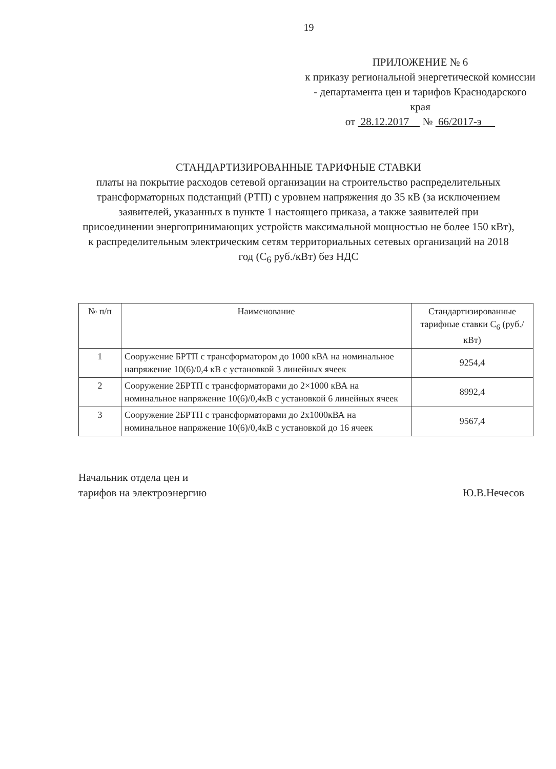19
ПРИЛОЖЕНИЕ № 6
к приказу региональной энергетической комиссии - департамента цен и тарифов Краснодарского края
от 28.12.2017 № 66/2017-э
СТАНДАРТИЗИРОВАННЫЕ ТАРИФНЫЕ СТАВКИ
платы на покрытие расходов сетевой организации на строительство распределительных трансформаторных подстанций (РТП) с уровнем напряжения до 35 кВ (за исключением заявителей, указанных в пункте 1 настоящего приказа, а также заявителей при присоединении энергопринимающих устройств максимальной мощностью не более 150 кВт), к распределительным электрическим сетям территориальных сетевых организаций на 2018 год (С<sub>6</sub> руб./кВт) без НДС
| № п/п | Наименование | Стандартизированные тарифные ставки С<sub>6</sub> (руб./кВт) |
| --- | --- | --- |
| 1 | Сооружение БРТП с трансформатором до 1000 кВА на номинальное напряжение 10(6)/0,4 кВ с установкой 3 линейных ячеек | 9254,4 |
| 2 | Сооружение 2БРТП с трансформаторами до 2×1000 кВА на номинальное напряжение 10(6)/0,4кВ с установкой 6 линейных ячеек | 8992,4 |
| 3 | Сооружение 2БРТП с трансформаторами до 2х1000кВА на номинальное напряжение 10(6)/0,4кВ с установкой до 16 ячеек | 9567,4 |
Начальник отдела цен и
тарифов на электроэнергию
Ю.В.Нечесов